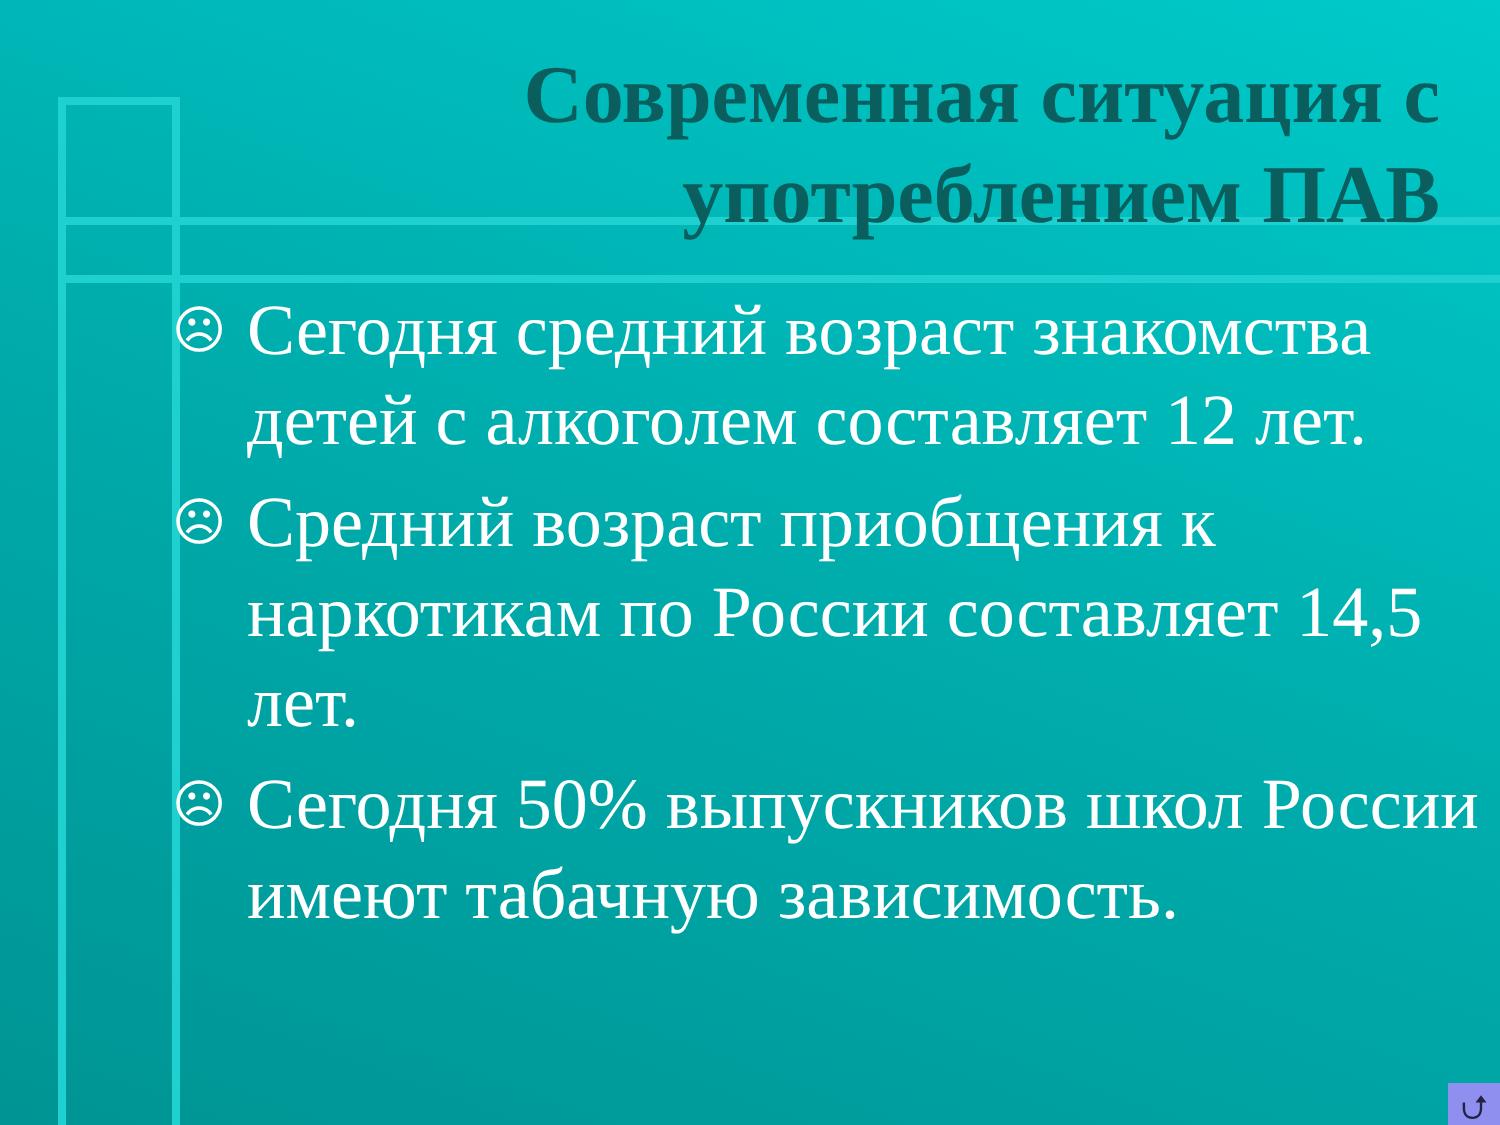Современная ситуация с
употреблением ПАВ
☹ Сегодня средний возраст знакомства детей с алкоголем составляет 12 лет.
☹ Средний возраст приобщения к наркотикам по России составляет 14,5 лет.
☹ Сегодня 50% выпускников школ России имеют табачную зависимость.
⮍